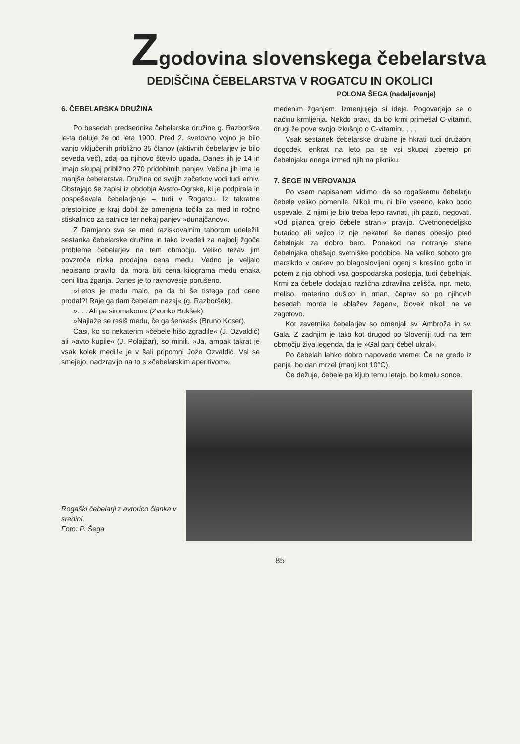Zgodovina slovenskega čebelarstva
DEDIŠČINA ČEBELARSTVA V ROGATCU IN OKOLICI
POLONA ŠEGA (nadaljevanje)
6. ČEBELARSKA DRUŽINA
Po besedah predsednika čebelarske družine g. Razborška le-ta deluje že od leta 1900. Pred 2. svetovno vojno je bilo vanjo vključenih približno 35 članov (aktivnih čebelarjev je bilo seveda več), zdaj pa njihovo število upada. Danes jih je 14 in imajo skupaj približno 270 pridobitnih panjev. Večina jih ima le manjša čebelarstva. Družina od svojih začetkov vodi tudi arhiv. Obstajajo še zapisi iz obdobja Avstro-Ogrske, ki je podpirala in pospeševala čebelarjenje – tudi v Rogatcu. Iz takratne prestolnice je kraj dobil že omenjena točila za med in ročno stiskalnico za satnice ter nekaj panjev »dunajčanov«.
Z Damjano sva se med raziskovalnim taborom udeležili sestanka čebelarske družine in tako izvedeli za najbolj žgoče probleme čebelarjev na tem območju. Veliko težav jim povzroča nizka prodajna cena medu. Vedno je veljalo nepisano pravilo, da mora biti cena kilograma medu enaka ceni litra žganja. Danes je to ravnovesje porušeno.
»Letos je medu malo, pa da bi še tistega pod ceno prodal?! Raje ga dam čebelam nazaj« (g. Razboršek).
». . . Ali pa siromakom« (Zvonko Bukšek).
»Najlaže se rešiš medu, če ga šenkaš« (Bruno Koser).
Časi, ko so nekaterim »čebele hišo zgradile« (J. Ozvaldič) ali »avto kupile« (J. Polajžar), so minili. »Ja, ampak takrat je vsak kolek medil!« je v šali pripomni Jože Ozvaldič. Vsi se smejejo, nadzravijo na to s »čebelarskim aperitivom«,
medenim žganjem. Izmenjujejo si ideje. Pogovarjajo se o načinu krmljenja. Nekdo pravi, da bo krmi primešal C-vitamin, drugi že pove svojo izkušnjo o C-vitaminu . . .
Vsak sestanek čebelarske družine je hkrati tudi družabni dogodek, enkrat na leto pa se vsi skupaj zberejo pri čebelnjaku enega izmed njih na pikniku.
7. ŠEGE IN VEROVANJA
Po vsem napisanem vidimo, da so rogaškemu čebelarju čebele veliko pomenile. Nikoli mu ni bilo vseeno, kako bodo uspevale. Z njimi je bilo treba lepo ravnati, jih paziti, negovati. »Od pijanca grejo čebele stran,« pravijo. Cvetnonedeljsko butarico ali vejico iz nje nekateri še danes obesijo pred čebelnjak za dobro bero. Ponekod na notranje stene čebelnjaka obešajo svetniške podobice. Na veliko soboto gre marsikdo v cerkev po blagoslovljeni ogenj s kresilno gobo in potem z njo obhodi vsa gospodarska poslopja, tudi čebelnjak. Krmi za čebele dodajajo različna zdravilna zelišča, npr. meto, meliso, materino dušico in rman, čeprav so po njihovih besedah morda le »blažev žegen«, človek nikoli ne ve zagotovo.
Kot zavetnika čebelarjev so omenjali sv. Ambroža in sv. Gala. Z zadnjim je tako kot drugod po Sloveniji tudi na tem območju živa legenda, da je »Gal panj čebel ukral«.
Po čebelah lahko dobro napovedo vreme: Če ne gredo iz panja, bo dan mrzel (manj kot 10°C).
Če dežuje, čebele pa kljub temu letajo, bo kmalu sonce.
Rogaški čebelarji z avtorico članka v sredini.
Foto: P. Šega
85